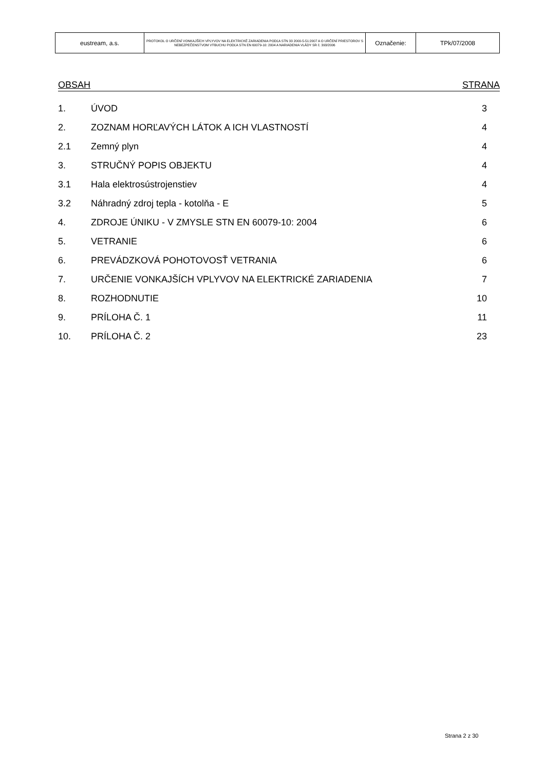| eustream, a.s. | PROTOKOL O URČENÍ VONKAJŠÍCH VPLYVOV NA ELEKTRICKÉ ZARIADENIA PODĽA STN 33 2000-5-51:2007 A O URČENÍ PRIESTOROV S NEBEZPEČENSTVOM VÝBUCHU PODĽA STN EN 60079-10: 2004 A NARIADENIA VLÁDY SR č. 393/2006 | Označenie: | TPk/07/2008 |
OBSAH STRANA
| 1. | ÚVOD | 3 |
| 2. | ZOZNAM HORĽAVÝCH LÁTOK A ICH VLASTNOSTÍ | 4 |
| 2.1 | Zemný plyn | 4 |
| 3. | STRUČNÝ POPIS OBJEKTU | 4 |
| 3.1 | Hala elektrosústrojenstiev | 4 |
| 3.2 | Náhradný zdroj tepla - kotolňa - E | 5 |
| 4. | ZDROJE ÚNIKU - V ZMYSLE STN EN 60079-10: 2004 | 6 |
| 5. | VETRANIE | 6 |
| 6. | PREVÁDZKOVÁ POHOTOVOSŤ VETRANIA | 6 |
| 7. | URČENIE VONKAJŠÍCH VPLYVOV NA ELEKTRICKÉ ZARIADENIA | 7 |
| 8. | ROZHODNUTIE | 10 |
| 9. | PRÍLOHA Č. 1 | 11 |
| 10. | PRÍLOHA Č. 2 | 23 |
Strana 2 z 30